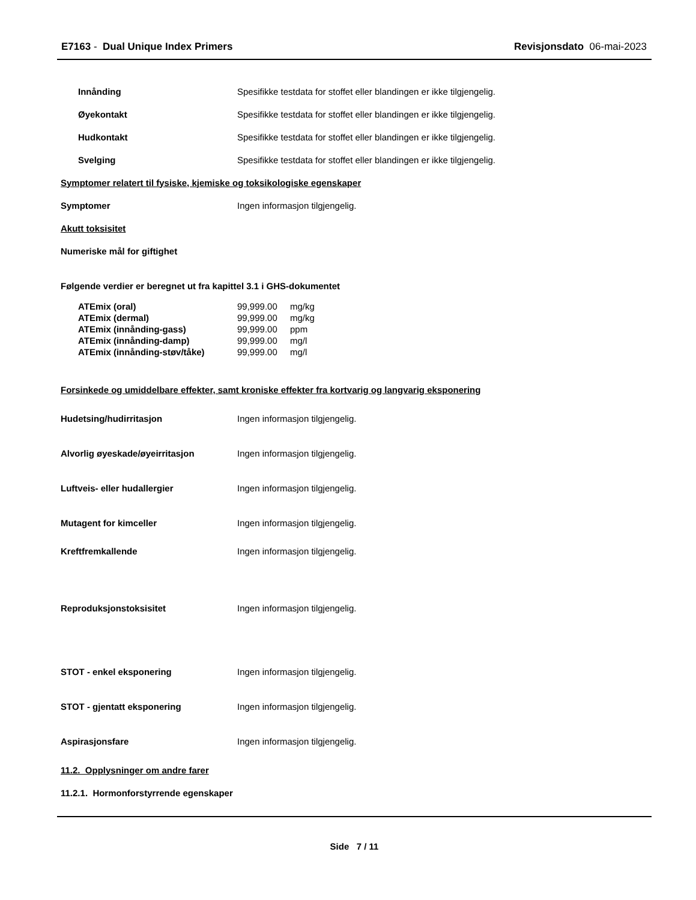E7163 - Dual Unique Index Primers
Revisjonsdato 06-mai-2023
Innånding
Spesifikke testdata for stoffet eller blandingen er ikke tilgjengelig.
Øyekontakt
Spesifikke testdata for stoffet eller blandingen er ikke tilgjengelig.
Hudkontakt
Spesifikke testdata for stoffet eller blandingen er ikke tilgjengelig.
Svelging
Spesifikke testdata for stoffet eller blandingen er ikke tilgjengelig.
Symptomer relatert til fysiske, kjemiske og toksikologiske egenskaper
Symptomer
Ingen informasjon tilgjengelig.
Akutt toksisitet
Numeriske mål for giftighet
Følgende verdier er beregnet ut fra kapittel 3.1 i GHS-dokumentet
| ATEmix (oral) | 99,999.00 | mg/kg |
| ATEmix (dermal) | 99,999.00 | mg/kg |
| ATEmix (innånding-gass) | 99,999.00 | ppm |
| ATEmix (innånding-damp) | 99,999.00 | mg/l |
| ATEmix (innånding-støv/tåke) | 99,999.00 | mg/l |
Forsinkede og umiddelbare effekter, samt kroniske effekter fra kortvarig og langvarig eksponering
Hudetsing/hudirritasjon
Ingen informasjon tilgjengelig.
Alvorlig øyeskade/øyeirritasjon
Ingen informasjon tilgjengelig.
Luftveis- eller hudallergier
Ingen informasjon tilgjengelig.
Mutagent for kimceller
Ingen informasjon tilgjengelig.
Kreftfremkallende Ingen informasjon tilgjengelig.
Reproduksjonstoksisitet Ingen informasjon tilgjengelig.
STOT - enkel eksponering
Ingen informasjon tilgjengelig.
STOT - gjentatt eksponering
Ingen informasjon tilgjengelig.
Aspirasjonsfare
Ingen informasjon tilgjengelig.
11.2. Opplysninger om andre farer
11.2.1. Hormonforstyrrende egenskaper
Side 7 / 11